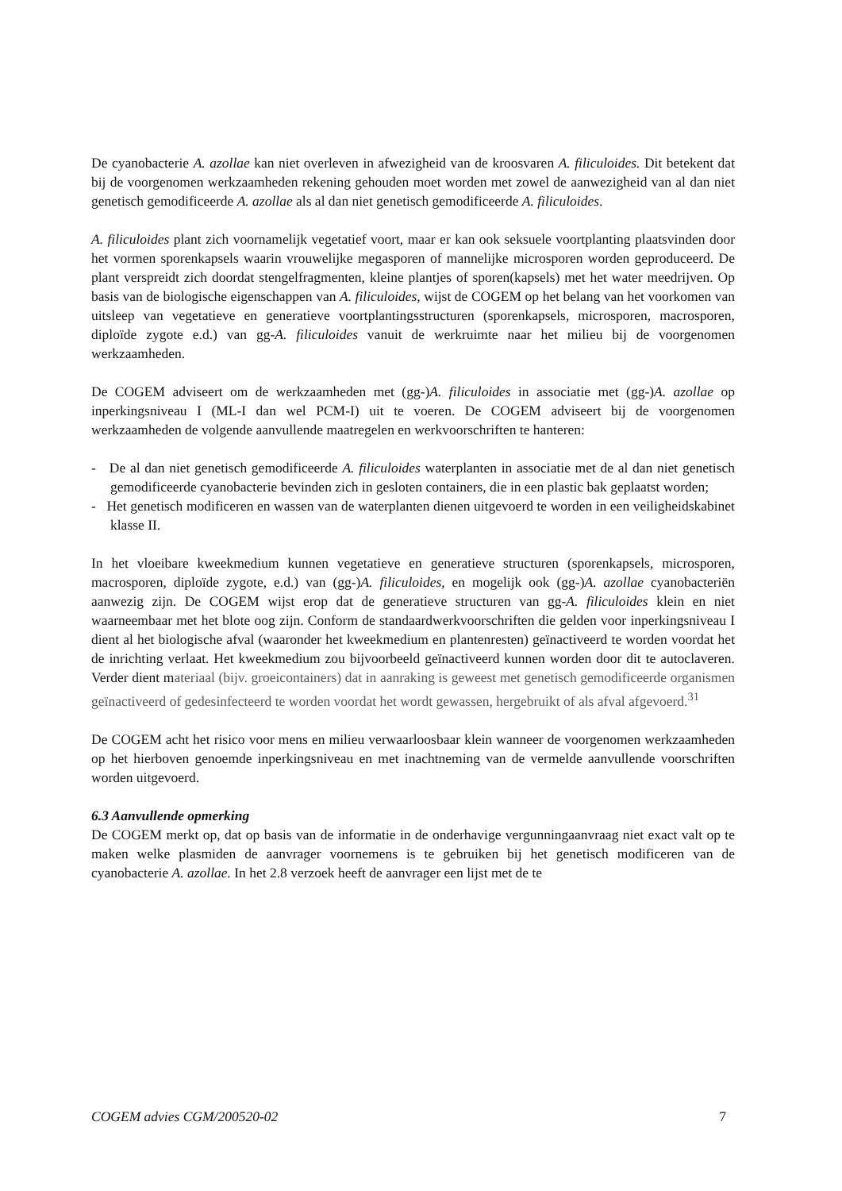De cyanobacterie A. azollae kan niet overleven in afwezigheid van de kroosvaren A. filiculoides. Dit betekent dat bij de voorgenomen werkzaamheden rekening gehouden moet worden met zowel de aanwezigheid van al dan niet genetisch gemodificeerde A. azollae als al dan niet genetisch gemodificeerde A. filiculoides.
A. filiculoides plant zich voornamelijk vegetatief voort, maar er kan ook seksuele voortplanting plaatsvinden door het vormen sporenkapsels waarin vrouwelijke megasporen of mannelijke microsporen worden geproduceerd. De plant verspreidt zich doordat stengelfragmenten, kleine plantjes of sporen(kapsels) met het water meedrijven. Op basis van de biologische eigenschappen van A. filiculoides, wijst de COGEM op het belang van het voorkomen van uitsleep van vegetatieve en generatieve voortplantingsstructuren (sporenkapsels, microsporen, macrosporen, diploïde zygote e.d.) van gg-A. filiculoides vanuit de werkruimte naar het milieu bij de voorgenomen werkzaamheden.
De COGEM adviseert om de werkzaamheden met (gg-)A. filiculoides in associatie met (gg-)A. azollae op inperkingsniveau I (ML-I dan wel PCM-I) uit te voeren. De COGEM adviseert bij de voorgenomen werkzaamheden de volgende aanvullende maatregelen en werkvoorschriften te hanteren:
- De al dan niet genetisch gemodificeerde A. filiculoides waterplanten in associatie met de al dan niet genetisch gemodificeerde cyanobacterie bevinden zich in gesloten containers, die in een plastic bak geplaatst worden;
- Het genetisch modificeren en wassen van de waterplanten dienen uitgevoerd te worden in een veiligheidskabinet klasse II.
In het vloeibare kweekmedium kunnen vegetatieve en generatieve structuren (sporenkapsels, microsporen, macrosporen, diploïde zygote, e.d.) van (gg-)A. filiculoides, en mogelijk ook (gg-)A. azollae cyanobacteriën aanwezig zijn. De COGEM wijst erop dat de generatieve structuren van gg-A. filiculoides klein en niet waarneembaar met het blote oog zijn. Conform de standaardwerkvoorschriften die gelden voor inperkingsniveau I dient al het biologische afval (waaronder het kweekmedium en plantenresten) geïnactiveerd te worden voordat het de inrichting verlaat. Het kweekmedium zou bijvoorbeeld geïnactiveerd kunnen worden door dit te autoclaveren. Verder dient materiaal (bijv. groeicontainers) dat in aanraking is geweest met genetisch gemodificeerde organismen geïnactiveerd of gedesinfecteerd te worden voordat het wordt gewassen, hergebruikt of als afval afgevoerd.<sup>31</sup>
De COGEM acht het risico voor mens en milieu verwaarloosbaar klein wanneer de voorgenomen werkzaamheden op het hierboven genoemde inperkingsniveau en met inachtneming van de vermelde aanvullende voorschriften worden uitgevoerd.
6.3 Aanvullende opmerking
De COGEM merkt op, dat op basis van de informatie in de onderhavige vergunningaanvraag niet exact valt op te maken welke plasmiden de aanvrager voornemens is te gebruiken bij het genetisch modificeren van de cyanobacterie A. azollae. In het 2.8 verzoek heeft de aanvrager een lijst met de te
COGEM advies CGM/200520-02 7